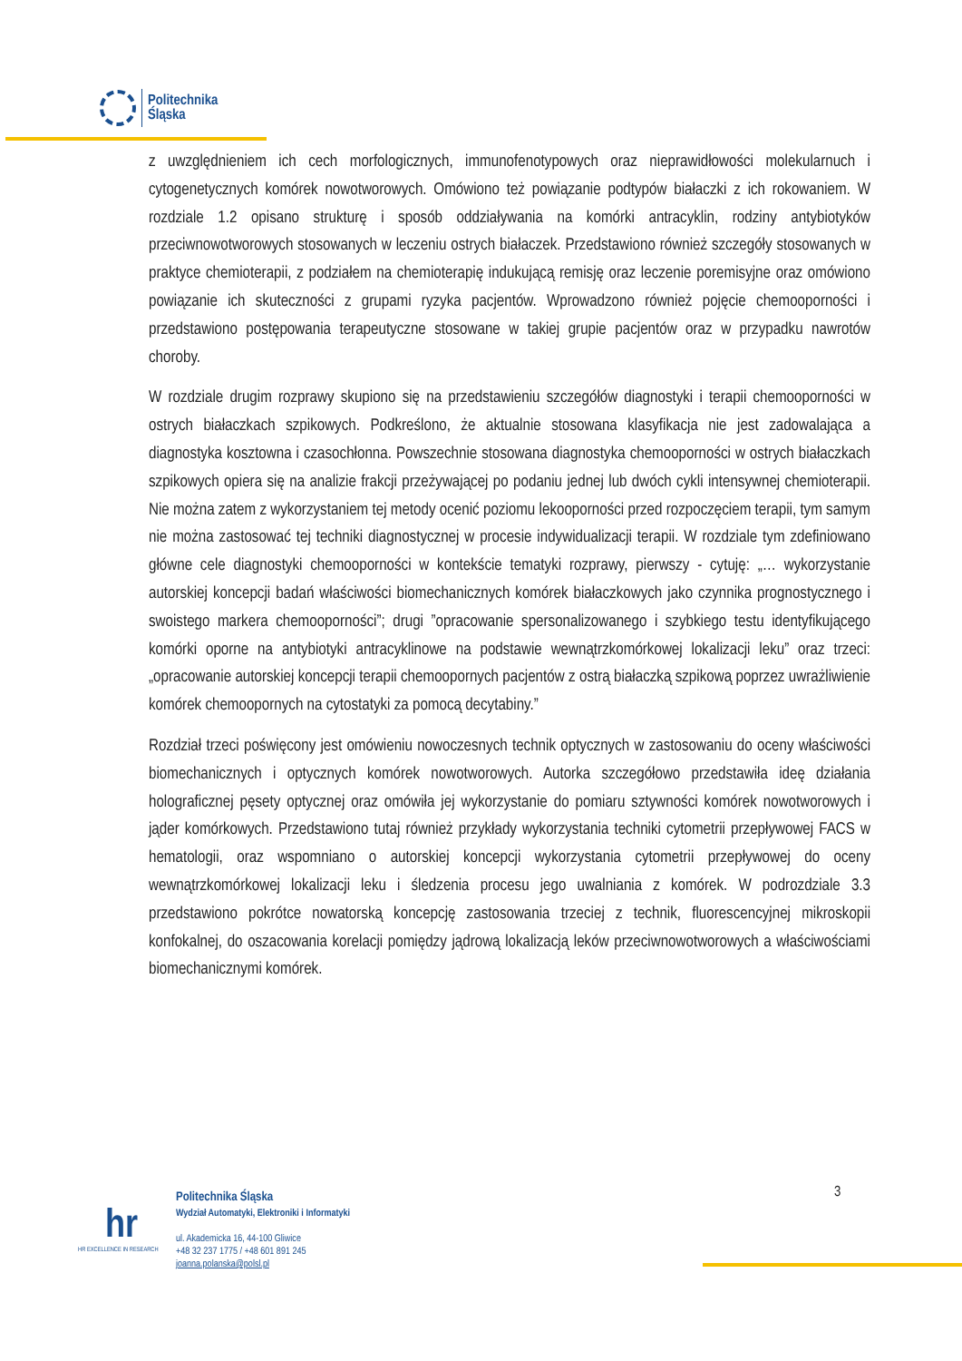Politechnika
Śląska
z uwzględnieniem ich cech morfologicznych, immunofenotypowych oraz nieprawidłowości molekularnuch i cytogenetycznych komórek nowotworowych. Omówiono też powiązanie podtypów białaczki z ich rokowaniem. W rozdziale 1.2 opisano strukturę i sposób oddziaływania na komórki antracyklin, rodziny antybiotyków przeciwnowotworowych stosowanych w leczeniu ostrych białaczek. Przedstawiono również szczegóły stosowanych w praktyce chemioterapii, z podziałem na chemioterapię indukującą remisję oraz leczenie poremisyjne oraz omówiono powiązanie ich skuteczności z grupami ryzyka pacjentów. Wprowadzono również pojęcie chemooporności i przedstawiono postępowania terapeutyczne stosowane w takiej grupie pacjentów oraz w przypadku nawrotów choroby.
W rozdziale drugim rozprawy skupiono się na przedstawieniu szczegółów diagnostyki i terapii chemooporności w ostrych białaczkach szpikowych. Podkreślono, że aktualnie stosowana klasyfikacja nie jest zadowalająca a diagnostyka kosztowna i czasochłonna. Powszechnie stosowana diagnostyka chemooporności w ostrych białaczkach szpikowych opiera się na analizie frakcji przeżywającej po podaniu jednej lub dwóch cykli intensywnej chemioterapii. Nie można zatem z wykorzystaniem tej metody ocenić poziomu lekooporności przed rozpoczęciem terapii, tym samym nie można zastosować tej techniki diagnostycznej w procesie indywidualizacji terapii. W rozdziale tym zdefiniowano główne cele diagnostyki chemooporności w kontekście tematyki rozprawy, pierwszy - cytuję: „… wykorzystanie autorskiej koncepcji badań właściwości biomechanicznych komórek białaczkowych jako czynnika prognostycznego i swoistego markera chemooporności”; drugi ”opracowanie spersonalizowanego i szybkiego testu identyfikującego komórki oporne na antybiotyki antracyklinowe na podstawie wewnątrzkomórkowej lokalizacji leku” oraz trzeci: „opracowanie autorskiej koncepcji terapii chemoopornych pacjentów z ostrą białaczką szpikową poprzez uwrażliwienie komórek chemoopornych na cytostatyki za pomocą decytabiny.”
Rozdział trzeci poświęcony jest omówieniu nowoczesnych technik optycznych w zastosowaniu do oceny właściwości biomechanicznych i optycznych komórek nowotworowych. Autorka szczegółowo przedstawiła ideę działania holograficznej pęsety optycznej oraz omówiła jej wykorzystanie do pomiaru sztywności komórek nowotworowych i jąder komórkowych. Przedstawiono tutaj również przykłady wykorzystania techniki cytometrii przepływowej FACS w hematologii, oraz wspomniano o autorskiej koncepcji wykorzystania cytometrii przepływowej do oceny wewnątrzkomórkowej lokalizacji leku i śledzenia procesu jego uwalniania z komórek. W podrozdziale 3.3 przedstawiono pokrótce nowatorską koncepcję zastosowania trzeciej z technik, fluorescencyjnej mikroskopii konfokalnej, do oszacowania korelacji pomiędzy jądrową lokalizacją leków przeciwnowotworowych a właściwościami biomechanicznymi komórek.
3
hr
HR EXCELLENCE IN RESEARCH
Politechnika Śląska
Wydział Automatyki, Elektroniki i Informatyki
ul. Akademicka 16, 44-100 Gliwice
+48 32 237 1775 / +48 601 891 245
joanna.polanska@polsl.pl